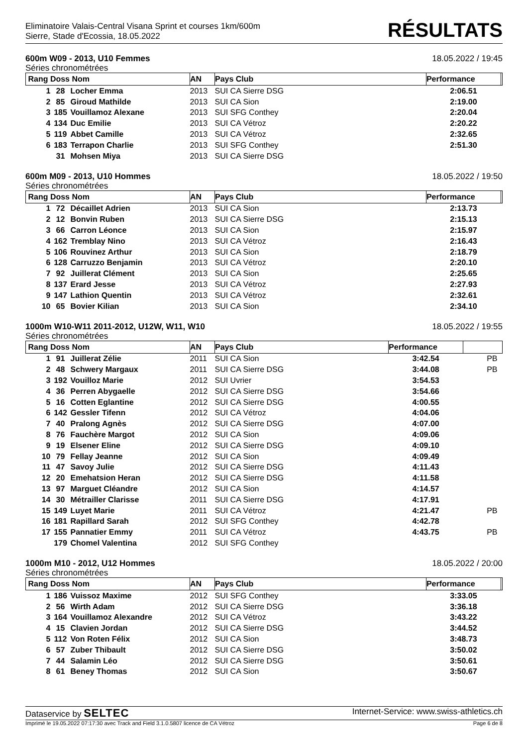Eliminatoire Valais-Central Visana Sprint et courses 1km/600m
Sierre, Stade d'Ecossia, 18.05.2022
RÉSULTATS
600m W09 - 2013, U10 Femmes 18.05.2022 / 19:45
Séries chronométrées
| Rang Doss Nom | | | AN | Pays Club | Performance | |
| --- | --- | --- | --- | --- | --- | --- |
| 1 | 28 | Locher Emma | 2013 | SUI CA Sierre DSG | 2:06.51 | |
| 2 | 85 | Giroud Mathilde | 2013 | SUI CA Sion | 2:19.00 | |
| 3 | 185 | Vouillamoz Alexane | 2013 | SUI SFG Conthey | 2:20.04 | |
| 4 | 134 | Duc Emilie | 2013 | SUI CA Vétroz | 2:20.22 | |
| 5 | 119 | Abbet Camille | 2013 | SUI CA Vétroz | 2:32.65 | |
| 6 | 183 | Terrapon Charlie | 2013 | SUI SFG Conthey | 2:51.30 | |
| | 31 | Mohsen Miya | 2013 | SUI CA Sierre DSG | | |
600m M09 - 2013, U10 Hommes 18.05.2022 / 19:50
Séries chronométrées
| Rang Doss Nom | | | AN | Pays Club | Performance | |
| --- | --- | --- | --- | --- | --- | --- |
| 1 | 72 | Décaillet Adrien | 2013 | SUI CA Sion | 2:13.73 | |
| 2 | 12 | Bonvin Ruben | 2013 | SUI CA Sierre DSG | 2:15.13 | |
| 3 | 66 | Carron Léonce | 2013 | SUI CA Sion | 2:15.97 | |
| 4 | 162 | Tremblay Nino | 2013 | SUI CA Vétroz | 2:16.43 | |
| 5 | 106 | Rouvinez Arthur | 2013 | SUI CA Sion | 2:18.79 | |
| 6 | 128 | Carruzzo Benjamin | 2013 | SUI CA Vétroz | 2:20.10 | |
| 7 | 92 | Juillerat Clément | 2013 | SUI CA Sion | 2:25.65 | |
| 8 | 137 | Erard Jesse | 2013 | SUI CA Vétroz | 2:27.93 | |
| 9 | 147 | Lathion Quentin | 2013 | SUI CA Vétroz | 2:32.61 | |
| 10 | 65 | Bovier Kilian | 2013 | SUI CA Sion | 2:34.10 | |
1000m W10-W11 2011-2012, U12W, W11, W10 18.05.2022 / 19:55
Séries chronométrées
| Rang Doss Nom | | | AN | Pays Club | Performance | |
| --- | --- | --- | --- | --- | --- | --- |
| 1 | 91 | Juillerat Zélie | 2011 | SUI CA Sion | 3:42.54 | PB |
| 2 | 48 | Schwery Margaux | 2011 | SUI CA Sierre DSG | 3:44.08 | PB |
| 3 | 192 | Vouilloz Marie | 2012 | SUI Uvrier | 3:54.53 | |
| 4 | 36 | Perren Abygaelle | 2012 | SUI CA Sierre DSG | 3:54.66 | |
| 5 | 16 | Cotten Eglantine | 2012 | SUI CA Sierre DSG | 4:00.55 | |
| 6 | 142 | Gessler Tifenn | 2012 | SUI CA Vétroz | 4:04.06 | |
| 7 | 40 | Pralong Agnès | 2012 | SUI CA Sierre DSG | 4:07.00 | |
| 8 | 76 | Fauchère Margot | 2012 | SUI CA Sion | 4:09.06 | |
| 9 | 19 | Elsener Eline | 2012 | SUI CA Sierre DSG | 4:09.10 | |
| 10 | 79 | Fellay Jeanne | 2012 | SUI CA Sion | 4:09.49 | |
| 11 | 47 | Savoy Julie | 2012 | SUI CA Sierre DSG | 4:11.43 | |
| 12 | 20 | Emehatsion Heran | 2012 | SUI CA Sierre DSG | 4:11.58 | |
| 13 | 97 | Marguet Cléandre | 2012 | SUI CA Sion | 4:14.57 | |
| 14 | 30 | Métrailler Clarisse | 2011 | SUI CA Sierre DSG | 4:17.91 | |
| 15 | 149 | Luyet Marie | 2011 | SUI CA Vétroz | 4:21.47 | PB |
| 16 | 181 | Rapillard Sarah | 2012 | SUI SFG Conthey | 4:42.78 | |
| 17 | 155 | Pannatier Emmy | 2011 | SUI CA Vétroz | 4:43.75 | PB |
| | 179 | Chomel Valentina | 2012 | SUI SFG Conthey | | |
1000m M10 - 2012, U12 Hommes 18.05.2022 / 20:00
Séries chronométrées
| Rang Doss Nom | | | AN | Pays Club | Performance | |
| --- | --- | --- | --- | --- | --- | --- |
| 1 | 186 | Vuissoz Maxime | 2012 | SUI SFG Conthey | 3:33.05 | |
| 2 | 56 | Wirth Adam | 2012 | SUI CA Sierre DSG | 3:36.18 | |
| 3 | 164 | Vouillamoz Alexandre | 2012 | SUI CA Vétroz | 3:43.22 | |
| 4 | 15 | Clavien Jordan | 2012 | SUI CA Sierre DSG | 3:44.52 | |
| 5 | 112 | Von Roten Félix | 2012 | SUI CA Sion | 3:48.73 | |
| 6 | 57 | Zuber Thibault | 2012 | SUI CA Sierre DSG | 3:50.02 | |
| 7 | 44 | Salamin Léo | 2012 | SUI CA Sierre DSG | 3:50.61 | |
| 8 | 61 | Beney Thomas | 2012 | SUI CA Sion | 3:50.67 | |
Dataservice by SELTEC Internet-Service: www.swiss-athletics.ch
Imprimé le 19.05.2022 07:17:30 avec Track and Field 3.1.0.5807 licence de CA Vétroz Page 6 de 8